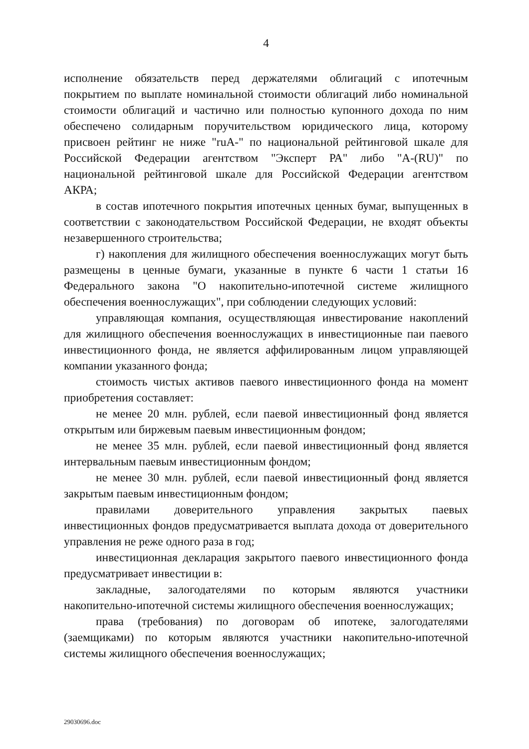4
исполнение обязательств перед держателями облигаций с ипотечным покрытием по выплате номинальной стоимости облигаций либо номинальной стоимости облигаций и частично или полностью купонного дохода по ним обеспечено солидарным поручительством юридического лица, которому присвоен рейтинг не ниже "ruA-" по национальной рейтинговой шкале для Российской Федерации агентством "Эксперт РА" либо "A-(RU)" по национальной рейтинговой шкале для Российской Федерации агентством АКРА;
в состав ипотечного покрытия ипотечных ценных бумаг, выпущенных в соответствии с законодательством Российской Федерации, не входят объекты незавершенного строительства;
г) накопления для жилищного обеспечения военнослужащих могут быть размещены в ценные бумаги, указанные в пункте 6 части 1 статьи 16 Федерального закона "О накопительно-ипотечной системе жилищного обеспечения военнослужащих", при соблюдении следующих условий:
управляющая компания, осуществляющая инвестирование накоплений для жилищного обеспечения военнослужащих в инвестиционные паи паевого инвестиционного фонда, не является аффилированным лицом управляющей компании указанного фонда;
стоимость чистых активов паевого инвестиционного фонда на момент приобретения составляет:
не менее 20 млн. рублей, если паевой инвестиционный фонд является открытым или биржевым паевым инвестиционным фондом;
не менее 35 млн. рублей, если паевой инвестиционный фонд является интервальным паевым инвестиционным фондом;
не менее 30 млн. рублей, если паевой инвестиционный фонд является закрытым паевым инвестиционным фондом;
правилами доверительного управления закрытых паевых инвестиционных фондов предусматривается выплата дохода от доверительного управления не реже одного раза в год;
инвестиционная декларация закрытого паевого инвестиционного фонда предусматривает инвестиции в:
закладные, залогодателями по которым являются участники накопительно-ипотечной системы жилищного обеспечения военнослужащих;
права (требования) по договорам об ипотеке, залогодателями (заемщиками) по которым являются участники накопительно-ипотечной системы жилищного обеспечения военнослужащих;
29030696.doc